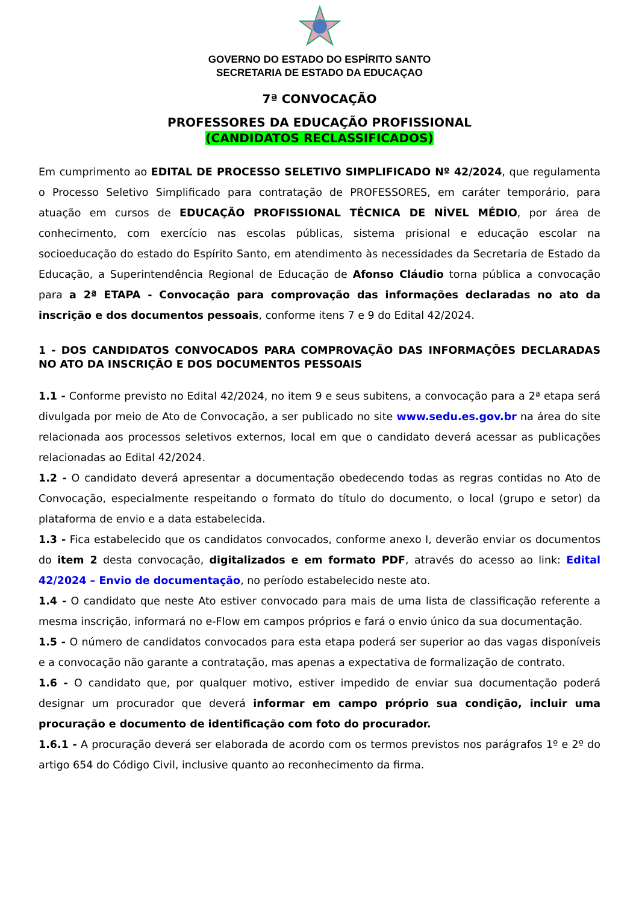GOVERNO DO ESTADO DO ESPÍRITO SANTO
SECRETARIA DE ESTADO DA EDUCAÇAO
7ª CONVOCAÇÃO
PROFESSORES DA EDUCAÇÃO PROFISSIONAL
(CANDIDATOS RECLASSIFICADOS)
Em cumprimento ao EDITAL DE PROCESSO SELETIVO SIMPLIFICADO Nº 42/2024, que regulamenta o Processo Seletivo Simplificado para contratação de PROFESSORES, em caráter temporário, para atuação em cursos de EDUCAÇÃO PROFISSIONAL TÉCNICA DE NÍVEL MÉDIO, por área de conhecimento, com exercício nas escolas públicas, sistema prisional e educação escolar na socioeducação do estado do Espírito Santo, em atendimento às necessidades da Secretaria de Estado da Educação, a Superintendência Regional de Educação de Afonso Cláudio torna pública a convocação para a 2ª ETAPA - Convocação para comprovação das informações declaradas no ato da inscrição e dos documentos pessoais, conforme itens 7 e 9 do Edital 42/2024.
1 - DOS CANDIDATOS CONVOCADOS PARA COMPROVAÇÃO DAS INFORMAÇÕES DECLARADAS NO ATO DA INSCRIÇÃO E DOS DOCUMENTOS PESSOAIS
1.1 - Conforme previsto no Edital 42/2024, no item 9 e seus subitens, a convocação para a 2ª etapa será divulgada por meio de Ato de Convocação, a ser publicado no site www.sedu.es.gov.br na área do site relacionada aos processos seletivos externos, local em que o candidato deverá acessar as publicações relacionadas ao Edital 42/2024.
1.2 - O candidato deverá apresentar a documentação obedecendo todas as regras contidas no Ato de Convocação, especialmente respeitando o formato do título do documento, o local (grupo e setor) da plataforma de envio e a data estabelecida.
1.3 - Fica estabelecido que os candidatos convocados, conforme anexo I, deverão enviar os documentos do item 2 desta convocação, digitalizados e em formato PDF, através do acesso ao link: Edital 42/2024 – Envio de documentação, no período estabelecido neste ato.
1.4 - O candidato que neste Ato estiver convocado para mais de uma lista de classificação referente a mesma inscrição, informará no e-Flow em campos próprios e fará o envio único da sua documentação.
1.5 - O número de candidatos convocados para esta etapa poderá ser superior ao das vagas disponíveis e a convocação não garante a contratação, mas apenas a expectativa de formalização de contrato.
1.6 - O candidato que, por qualquer motivo, estiver impedido de enviar sua documentação poderá designar um procurador que deverá informar em campo próprio sua condição, incluir uma procuração e documento de identificação com foto do procurador.
1.6.1 - A procuração deverá ser elaborada de acordo com os termos previstos nos parágrafos 1º e 2º do artigo 654 do Código Civil, inclusive quanto ao reconhecimento da firma.